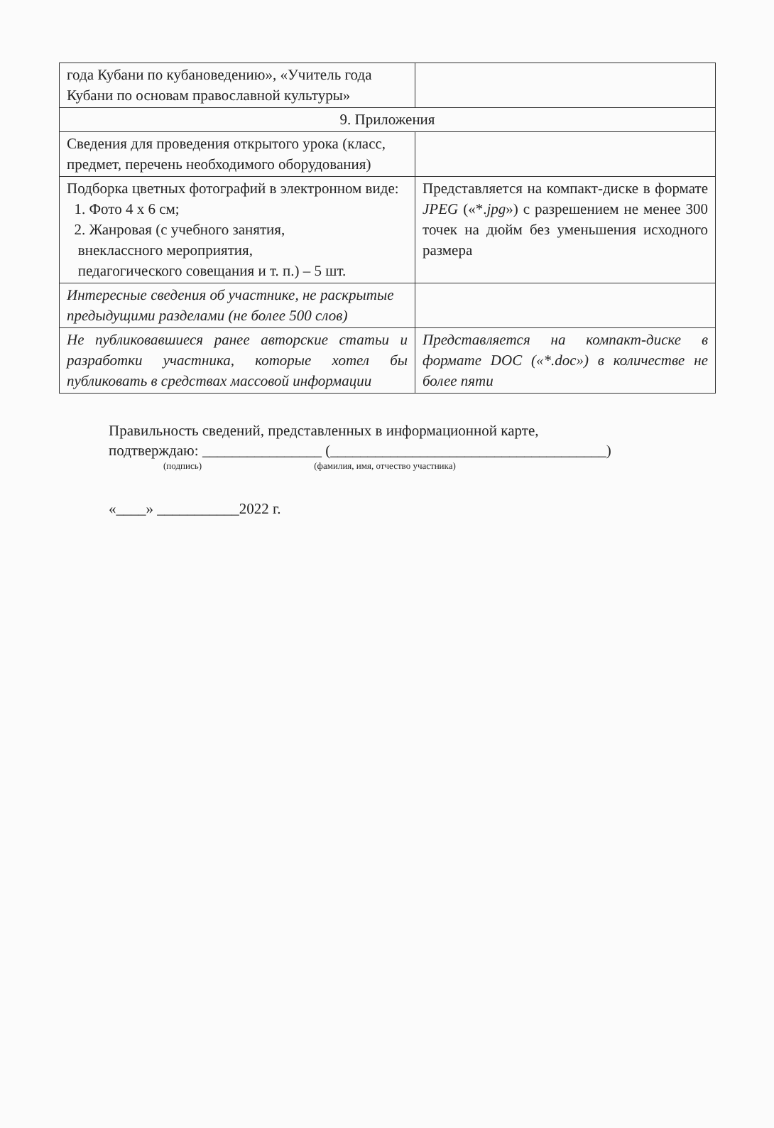| года Кубани по кубановедению», «Учитель года Кубани по основам православной культуры» | |
| 9. Приложения | |
| Сведения для проведения открытого урока (класс, предмет, перечень необходимого оборудования) | |
| Подборка цветных фотографий в электронном виде: 1. Фото 4 х 6 см; 2. Жанровая (с учебного занятия, внеклассного мероприятия, педагогического совещания и т. п.) – 5 шт. | Представляется на компакт-диске в формате JPEG («*. jpg ») с разрешением не менее 300 точек на дюйм без уменьшения исходного размера |
| Интересные сведения об участнике, не раскрытые предыдущими разделами (не более 500 слов) | |
| Не публиковавшиеся ранее авторские статьи и разработки участника, которые хотел бы публиковать в средствах массовой информации | Представляется на компакт-диске в формате DOC («*.doc») в количестве не более пяти |
Правильность сведений, представленных в информационной карте,
подтверждаю: ________________ (_____________________________________)
(подпись) (фамилия, имя, отчество участника)
«____» ___________2022 г.